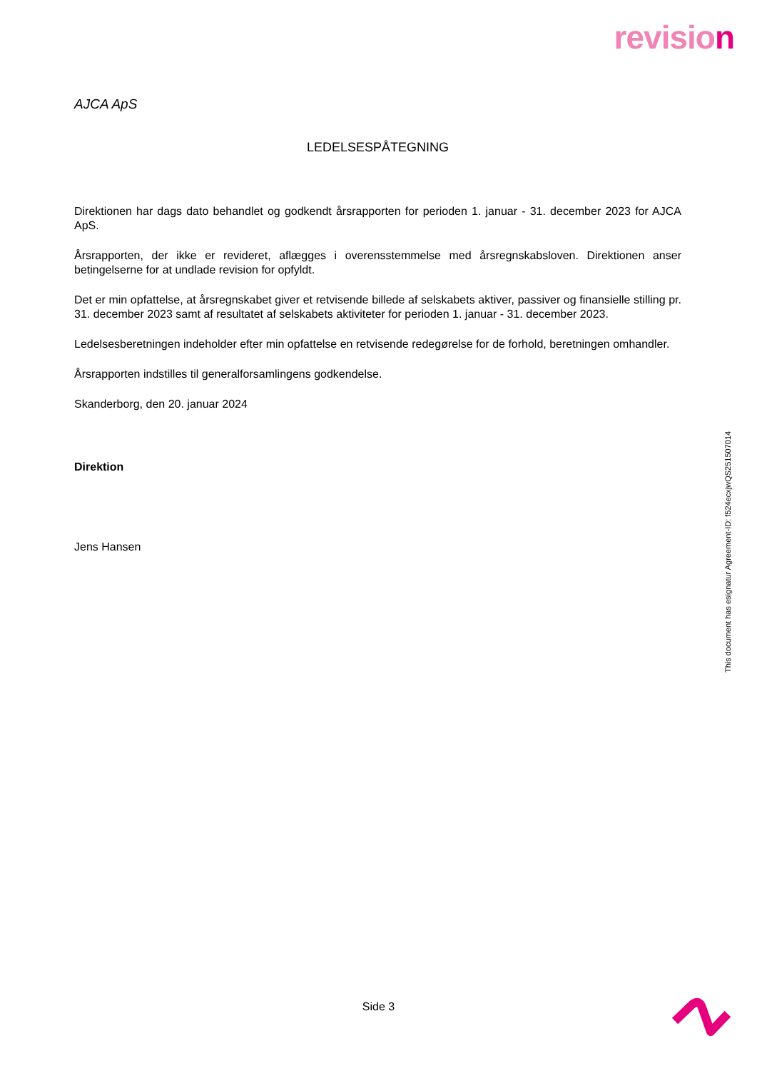revision
AJCA ApS
LEDELSESPÅTEGNING
Direktionen har dags dato behandlet og godkendt årsrapporten for perioden 1. januar - 31. december 2023 for AJCA ApS.
Årsrapporten, der ikke er revideret, aflægges i overensstemmelse med årsregnskabsloven. Direktionen anser betingelserne for at undlade revision for opfyldt.
Det er min opfattelse, at årsregnskabet giver et retvisende billede af selskabets aktiver, passiver og finansielle stilling pr. 31. december 2023 samt af resultatet af selskabets aktiviteter for perioden 1. januar - 31. december 2023.
Ledelsesberetningen indeholder efter min opfattelse en retvisende redegørelse for de forhold, beretningen omhandler.
Årsrapporten indstilles til generalforsamlingens godkendelse.
Skanderborg, den 20. januar 2024
Direktion
Jens Hansen
This document has esignatur Agreement-ID: f524ecxjwQS251507014
Side 3